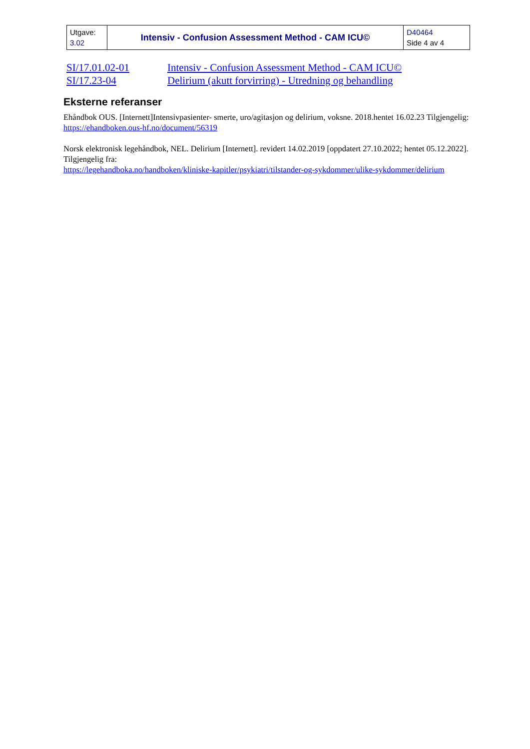| Utgave: 3.02 | Intensiv - Confusion Assessment Method - CAM ICU© | D40464 Side 4 av 4 |
| SI/17.01.02-01 | Intensiv - Confusion Assessment Method - CAM ICU© |
| SI/17.23-04 | Delirium (akutt forvirring) - Utredning og behandling |
Eksterne referanser
Ehåndbok OUS. [Internett]Intensivpasienter- smerte, uro/agitasjon og delirium, voksne. 2018.hentet 16.02.23 Tilgjengelig:
https://ehandboken.ous-hf.no/document/56319
Norsk elektronisk legehåndbok, NEL. Delirium [Internett]. revidert 14.02.2019 [oppdatert 27.10.2022; hentet 05.12.2022]. Tilgjengelig fra:
https://legehandboka.no/handboken/kliniske-kapitler/psykiatri/tilstander-og-sykdommer/ulike-sykdommer/delirium